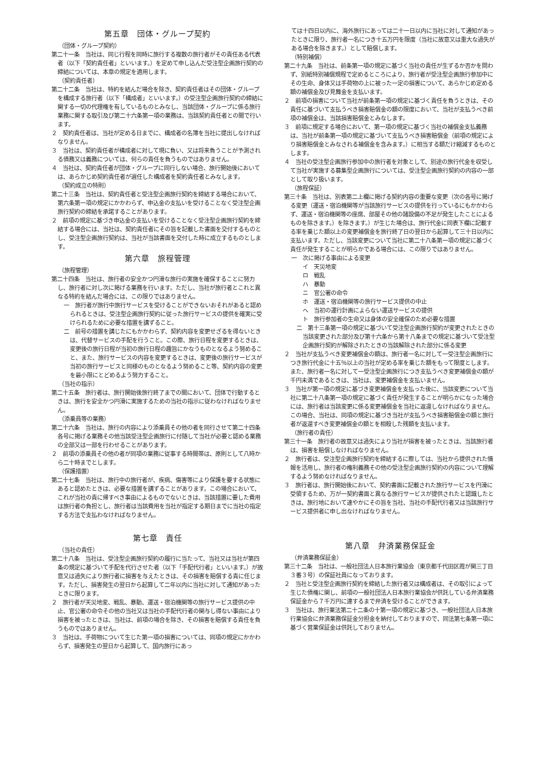第五章　団体・グループ契約
（団体・グループ契約）
第二十一条　当社は、同じ行程を同時に旅行する複数の旅行者がその責任ある代表者（以下「契約責任者」といいます。）を定めて申し込んだ受注型企画旅行契約の締結については、本章の規定を適用します。
（契約責任者）
第二十二条　当社は、特約を結んだ場合を除き、契約責任者はその団体・グループを構成する旅行者（以下「構成者」といいます。）の受注型企画旅行契約の締結に関する一切の代理権を有しているものとみなし、当該団体・グループに係る旅行業務に関する取引及び第二十六条第一項の業務は、当該契約責任者との間で行います。
２　契約責任者は、当社が定める日までに、構成者の名簿を当社に提出しなければなりません。
３　当社は、契約責任者が構成者に対して現に負い、又は将来負うことが予測される債務又は義務については、何らの責任を負うものではありません。
４　当社は、契約責任者が団体・グループに同行しない場合、旅行開始後においては、あらかじめ契約責任者が選任した構成者を契約責任者とみなします。
（契約成立の特則）
第二十三条　当社は、契約責任者と受注型企画旅行契約を締結する場合において、第六条第一項の規定にかかわらず、申込金の支払いを受けることなく受注型企画旅行契約の締結を承諾することがあります。
２　前項の規定に基づき申込金の支払いを受けることなく受注型企画旅行契約を締結する場合には、当社は、契約責任者にその旨を記載した書面を交付するものとし、受注型企画旅行契約は、当社が当該書面を交付した時に成立するものとします。
第六章　旅程管理
（旅程管理）
第二十四条　当社は、旅行者の安全かつ円滑な旅行の実施を確保することに努力し、旅行者に対し次に掲げる業務を行います。ただし、当社が旅行者とこれと異なる特約を結んだ場合には、この限りではありません。
一　旅行者が旅行中旅行サービスを受けることができないおそれがあると認められるときは、受注型企画旅行契約に従った旅行サービスの提供を確実に受けられるために必要な措置を講ずること。
二　前号の措置を講じたにもかかわらず、契約内容を変更せざるを得ないときは、代替サービスの手配を行うこと。この際、旅行日程を変更するときは、変更後の旅行日程が当初の旅行日程の趣旨にかなうものとなるよう努めること、また、旅行サービスの内容を変更するときは、変更後の旅行サービスが当初の旅行サービスと同様のものとなるよう努めること等、契約内容の変更を最小限にとどめるよう努力すること。
（当社の指示）
第二十五条　旅行者は、旅行開始後旅行終了までの間において、団体で行動するときは、旅行を安全かつ円滑に実施するための当社の指示に従わなければなりません。
（添乗員等の業務）
第二十六条　当社は、旅行の内容により添乗員その他の者を同行させて第二十四条各号に掲げる業務その他当該受注型企画旅行に付随して当社が必要と認める業務の全部又は一部を行わせることがあります。
２　前項の添乗員その他の者が同項の業務に従事する時間帯は、原則として八時から二十時までとします。
（保護措置）
第二十七条　当社は、旅行中の旅行者が、疾病、傷害等により保護を要する状態にあると認めたときは、必要な措置を講ずることがあります。この場合において、これが当社の責に帰すべき事由によるものでないときは、当該措置に要した費用は旅行者の負担とし、旅行者は当該費用を当社が指定する期日までに当社の指定する方法で支払わなければなりません。
第七章　責任
（当社の責任）
第二十八条　当社は、受注型企画旅行契約の履行に当たって、当社又は当社が第四条の規定に基づいて手配を代行させた者（以下「手配代行者」といいます。）が故意又は過失により旅行者に損害を与えたときは、その損害を賠償する責に任じます。ただし、損害発生の翌日から起算して二年以内に当社に対して通知があったときに限ります。
２　旅行者が天災地変、戦乱、暴動、運送・宿泊機関等の旅行サービス提供の中止、官公署の命令その他の当社又は当社の手配代行者の関与し得ない事由により損害を被ったときは、当社は、前項の場合を除き、その損害を賠償する責任を負うものではありません。
３　当社は、手荷物について生じた第一項の損害については、同項の規定にかかわらず、損害発生の翌日から起算して、国内旅行にあっ
ては十四日以内に、海外旅行にあっては二十一日以内に当社に対して通知があったときに限り、旅行者一名につき十五万円を限度（当社に故意又は重大な過失がある場合を除きます。）として賠償します。
（特別補償）
第二十九条　当社は、前条第一項の規定に基づく当社の責任が生ずるか否かを問わず、別紙特別補償規程で定めるところにより、旅行者が受注型企画旅行参加中にその生命、身体又は手荷物の上に被った一定の損害について、あらかじめ定める額の補償金及び見舞金を支払います。
２　前項の損害について当社が前条第一項の規定に基づく責任を負うときは、その責任に基づいて支払うべき損害賠償金の額の限度において、当社が支払うべき前項の補償金は、当該損害賠償金とみなします。
３　前項に規定する場合において、第一項の規定に基づく当社の補償金支払義務は、当社が前条第一項の規定に基づいて支払うべき損害賠償金（前項の規定により損害賠償金とみなされる補償金を含みます。）に相当する額だけ縮減するものとします。
４　当社の受注型企画旅行参加中の旅行者を対象として、別途の旅行代金を収受して当社が実施する募集型企画旅行については、受注型企画旅行契約の内容の一部として取り扱います。
（旅程保証）
第三十条　当社は、別表第二上欄に掲げる契約内容の重要な変更（次の各号に掲げる変更（運送・宿泊機関等が当該旅行サービスの提供を行っているにもかかわらず、運送・宿泊機関等の座席、部屋その他の諸設備の不足が発生したことによるものを除きます。）を除きます。）が生じた場合は、旅行代金に同表下欄に記載する率を乗じた額以上の変更補償金を旅行終了日の翌日から起算して三十日以内に支払います。ただし、当該変更について当社に第二十八条第一項の規定に基づく責任が発生することが明らかである場合には、この限りではありません。
一　次に掲げる事由による変更
イ　天災地変
ロ　戦乱
ハ　暴動
ニ　官公署の命令
ホ　運送・宿泊機関等の旅行サービス提供の中止
ヘ　当初の運行計画によらない運送サービスの提供
ト　旅行参加者の生命又は身体の安全確保のため必要な措置
二　第十三条第一項の規定に基づいて受注型企画旅行契約が変更されたときの当該変更された部分及び第十六条から第十八条までの規定に基づいて受注型企画旅行契約が解除されたときの当該解除された部分に係る変更
２　当社が支払うべき変更補償金の額は、旅行者一名に対して一受注型企画旅行につき旅行代金に十五％以上の当社が定める率を乗じた額をもって限度とします。また、旅行者一名に対して一受注型企画旅行につき支払うべき変更補償金の額が千円未満であるときは、当社は、変更補償金を支払いません。
３　当社が第一項の規定に基づき変更補償金を支払った後に、当該変更について当社に第二十八条第一項の規定に基づく責任が発生することが明らかになった場合には、旅行者は当該変更に係る変更補償金を当社に返還しなければなりません。この場合、当社は、同項の規定に基づき当社が支払うべき損害賠償金の額と旅行者が返還すべき変更補償金の額とを相殺した残額を支払います。
（旅行者の責任）
第三十一条　旅行者の故意又は過失により当社が損害を被ったときは、当該旅行者は、損害を賠償しなければなりません。
２　旅行者は、受注型企画旅行契約を締結するに際しては、当社から提供された情報を活用し、旅行者の権利義務その他の受注型企画旅行契約の内容について理解するよう努めなければなりません。
３　旅行者は、旅行開始後において、契約書面に記載された旅行サービスを円滑に受領するため、万が一契約書面と異なる旅行サービスが提供されたと認識したときは、旅行地において速やかにその旨を当社、当社の手配代行者又は当該旅行サービス提供者に申し出なければなりません。
第八章　弁済業務保証金
（弁済業務保証金）
第三十二条　当社は、一般社団法人日本旅行業協会（東京都千代田区霞が関三丁目３番３号）の保証社員になっております。
２　当社と受注型企画旅行契約を締結した旅行者又は構成者は、その取引によって生じた債権に関し、前項の一般社団法人日本旅行業協会が供託している弁済業務保証金から７千万円に達するまで弁済を受けることができます。
３　当社は、旅行業法第二十二条の十第一項の規定に基づき、一般社団法人日本旅行業協会に弁済業務保証金分担金を納付しておりますので、同法第七条第一項に基づく営業保証金は供託しておりません。